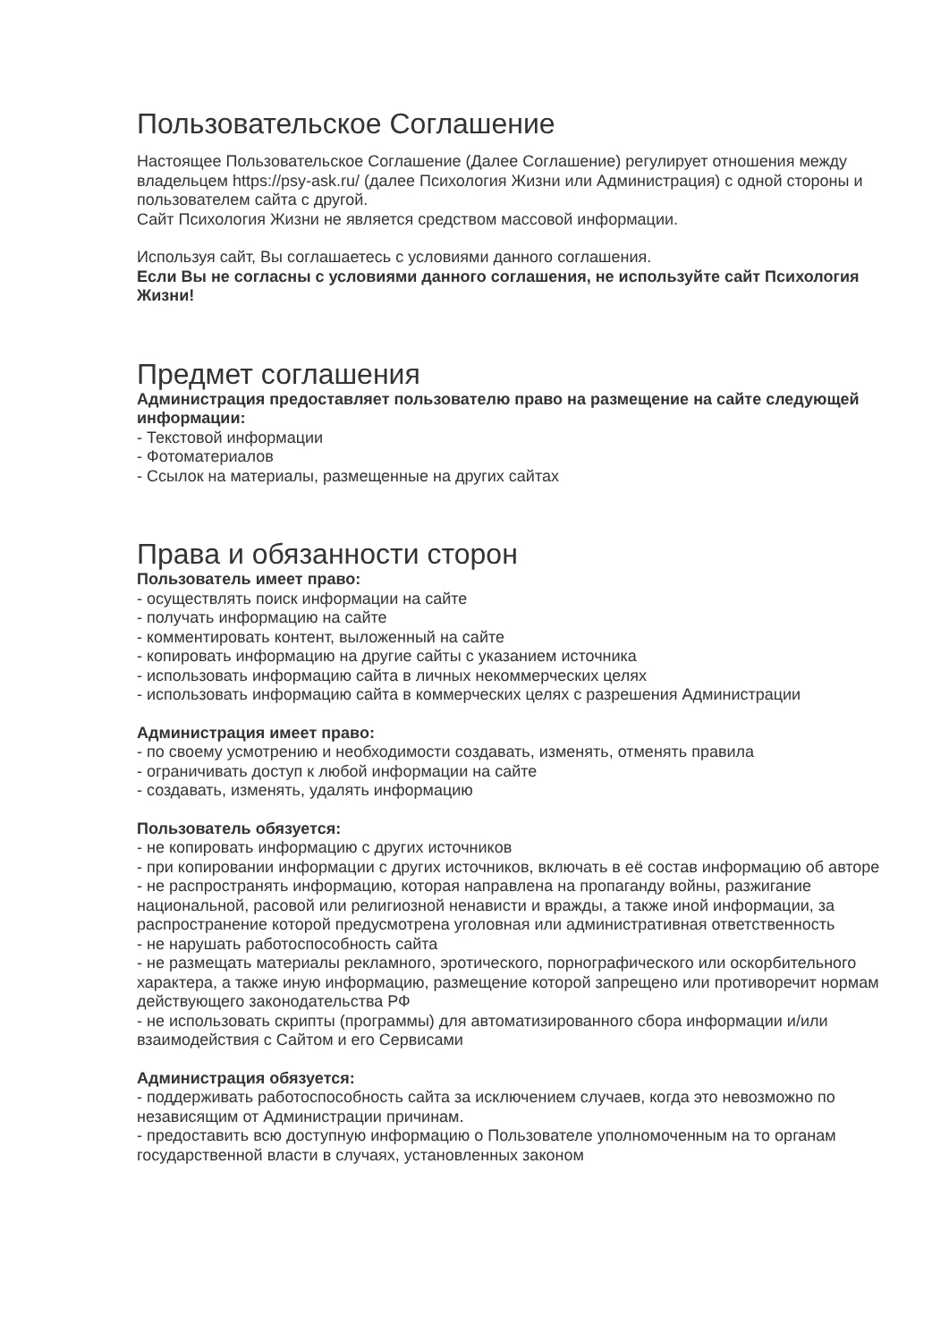Пользовательское Соглашение
Настоящее Пользовательское Соглашение (Далее Соглашение) регулирует отношения между владельцем https://psy-ask.ru/ (далее Психология Жизни или Администрация) с одной стороны и пользователем сайта с другой.
Сайт Психология Жизни не является средством массовой информации.
Используя сайт, Вы соглашаетесь с условиями данного соглашения.
Если Вы не согласны с условиями данного соглашения, не используйте сайт Психология Жизни!
Предмет соглашения
Администрация предоставляет пользователю право на размещение на сайте следующей информации:
- Текстовой информации
- Фотоматериалов
- Ссылок на материалы, размещенные на других сайтах
Права и обязанности сторон
Пользователь имеет право:
- осуществлять поиск информации на сайте
- получать информацию на сайте
- комментировать контент, выложенный на сайте
- копировать информацию на другие сайты с указанием источника
- использовать информацию сайта в личных некоммерческих целях
- использовать информацию сайта в коммерческих целях с разрешения Администрации
Администрация имеет право:
- по своему усмотрению и необходимости создавать, изменять, отменять правила
- ограничивать доступ к любой информации на сайте
- создавать, изменять, удалять информацию
Пользователь обязуется:
- не копировать информацию с других источников
- при копировании информации с других источников, включать в её состав информацию об авторе
- не распространять информацию, которая направлена на пропаганду войны, разжигание национальной, расовой или религиозной ненависти и вражды, а также иной информации, за распространение которой предусмотрена уголовная или административная ответственность
- не нарушать работоспособность сайта
- не размещать материалы рекламного, эротического, порнографического или оскорбительного характера, а также иную информацию, размещение которой запрещено или противоречит нормам действующего законодательства РФ
- не использовать скрипты (программы) для автоматизированного сбора информации и/или взаимодействия с Сайтом и его Сервисами
Администрация обязуется:
- поддерживать работоспособность сайта за исключением случаев, когда это невозможно по независящим от Администрации причинам.
- предоставить всю доступную информацию о Пользователе уполномоченным на то органам государственной власти в случаях, установленных законом